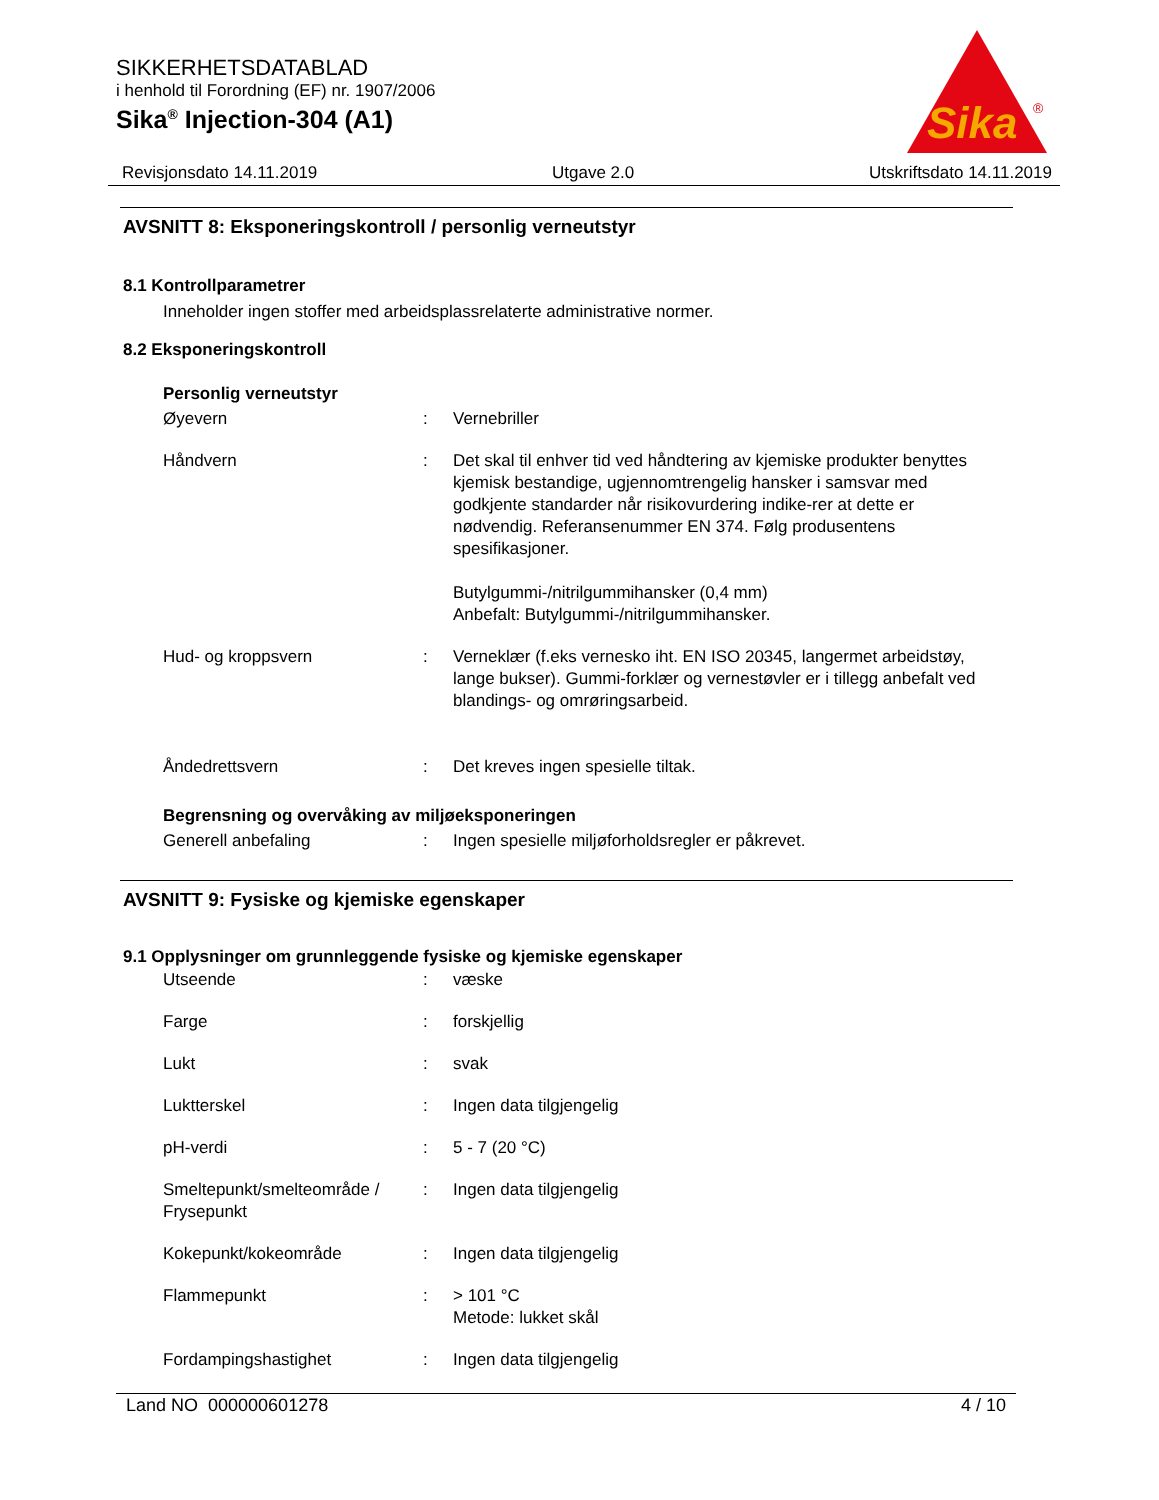SIKKERHETSDATABLAD
i henhold til Forordning (EF) nr. 1907/2006
Sika<sup>®</sup> Injection-304 (A1)
Sika
®
Revisjonsdato 14.11.2019 Utgave 2.0 Utskriftsdato 14.11.2019
AVSNITT 8: Eksponeringskontroll / personlig verneutstyr
8.1 Kontrollparametrer
Inneholder ingen stoffer med arbeidsplassrelaterte administrative normer.
8.2 Eksponeringskontroll
Personlig verneutstyr
| Øyevern | : | Vernebriller |
| Håndvern | : | Det skal til enhver tid ved håndtering av kjemiske produkter benyttes kjemisk bestandige, ugjennomtrengelig hansker i samsvar med godkjente standarder når risikovurdering indike-rer at dette er nødvendig. Referansenummer EN 374. Følg produsentens spesifikasjoner. Butylgummi-/nitrilgummihansker (0,4 mm) Anbefalt: Butylgummi-/nitrilgummihansker. |
| Hud- og kroppsvern | : | Verneklær (f.eks vernesko iht. EN ISO 20345, langermet arbeidstøy, lange bukser). Gummi-forklær og vernestøvler er i tillegg anbefalt ved blandings- og omrøringsarbeid. |
| Åndedrettsvern | : | Det kreves ingen spesielle tiltak. |
Begrensning og overvåking av miljøeksponeringen
| Generell anbefaling | : | Ingen spesielle miljøforholdsregler er påkrevet. |
AVSNITT 9: Fysiske og kjemiske egenskaper
9.1 Opplysninger om grunnleggende fysiske og kjemiske egenskaper
| Utseende | : | væske |
| Farge | : | forskjellig |
| Lukt | : | svak |
| Luktterskel | : | Ingen data tilgjengelig |
| pH-verdi | : | 5 - 7 (20 °C) |
| Smeltepunkt/smelteområde / Frysepunkt | : | Ingen data tilgjengelig |
| Kokepunkt/kokeområde | : | Ingen data tilgjengelig |
| Flammepunkt | : | > 101 °C Metode: lukket skål |
| Fordampingshastighet | : | Ingen data tilgjengelig |
Land NO 000000601278 4 / 10